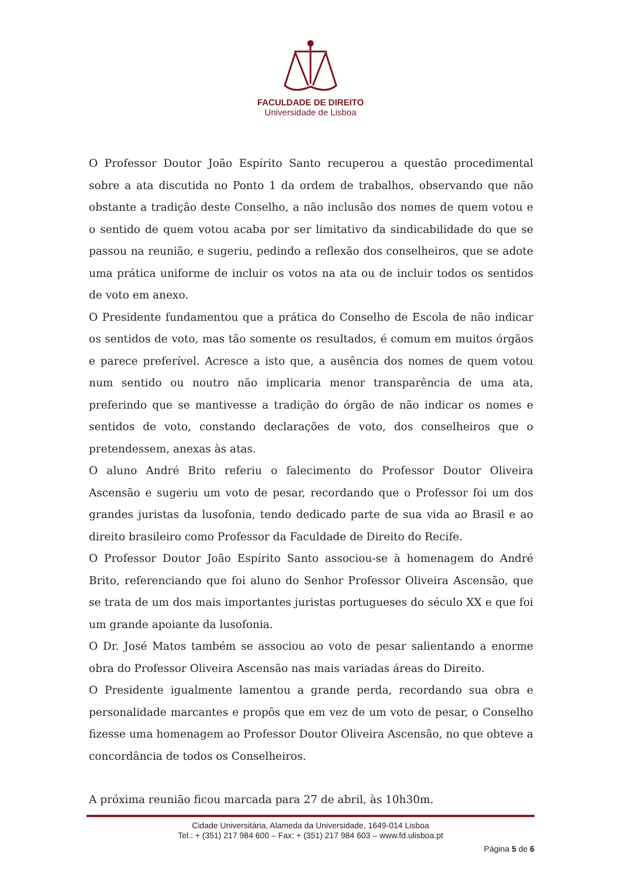FACULDADE DE DIREITO
Universidade de Lisboa
O Professor Doutor João Espírito Santo recuperou a questão procedimental sobre a ata discutida no Ponto 1 da ordem de trabalhos, observando que não obstante a tradição deste Conselho, a não inclusão dos nomes de quem votou e o sentido de quem votou acaba por ser limitativo da sindicabilidade do que se passou na reunião, e sugeriu, pedindo a reflexão dos conselheiros, que se adote uma prática uniforme de incluir os votos na ata ou de incluir todos os sentidos de voto em anexo.
O Presidente fundamentou que a prática do Conselho de Escola de não indicar os sentidos de voto, mas tão somente os resultados, é comum em muitos órgãos e parece preferível. Acresce a isto que, a ausência dos nomes de quem votou num sentido ou noutro não implicaria menor transparência de uma ata, preferindo que se mantivesse a tradição do órgão de não indicar os nomes e sentidos de voto, constando declarações de voto, dos conselheiros que o pretendessem, anexas às atas.
O aluno André Brito referiu o falecimento do Professor Doutor Oliveira Ascensão e sugeriu um voto de pesar, recordando que o Professor foi um dos grandes juristas da lusofonia, tendo dedicado parte de sua vida ao Brasil e ao direito brasileiro como Professor da Faculdade de Direito do Recife.
O Professor Doutor João Espírito Santo associou-se à homenagem do André Brito, referenciando que foi aluno do Senhor Professor Oliveira Ascensão, que se trata de um dos mais importantes juristas portugueses do século XX e que foi um grande apoiante da lusofonia.
O Dr. José Matos também se associou ao voto de pesar salientando a enorme obra do Professor Oliveira Ascensão nas mais variadas áreas do Direito.
O Presidente igualmente lamentou a grande perda, recordando sua obra e personalidade marcantes e propôs que em vez de um voto de pesar, o Conselho fizesse uma homenagem ao Professor Doutor Oliveira Ascensão, no que obteve a concordância de todos os Conselheiros.
A próxima reunião ficou marcada para 27 de abril, às 10h30m.
Cidade Universitária, Alameda da Universidade, 1649-014 Lisboa
Tel.: + (351) 217 984 600 – Fax: + (351) 217 984 603 – www.fd.ulisboa.pt
Página 5 de 6